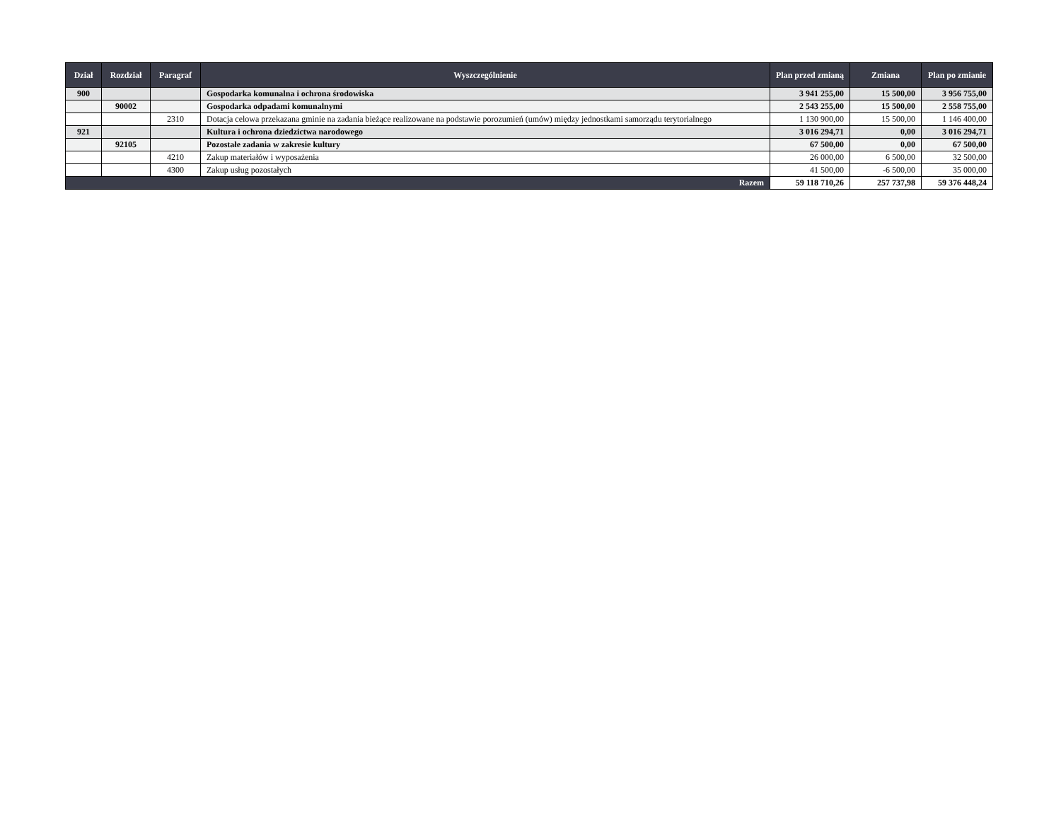| Dział | Rozdział | Paragraf | Wyszczególnienie | Plan przed zmianą | Zmiana | Plan po zmianie |
| --- | --- | --- | --- | --- | --- | --- |
| 900 | | | Gospodarka komunalna i ochrona środowiska | 3 941 255,00 | 15 500,00 | 3 956 755,00 |
| | 90002 | | Gospodarka odpadami komunalnymi | 2 543 255,00 | 15 500,00 | 2 558 755,00 |
| | | 2310 | Dotacja celowa przekazana gminie na zadania bieżące realizowane na podstawie porozumień (umów) między jednostkami samorządu terytorialnego | 1 130 900,00 | 15 500,00 | 1 146 400,00 |
| 921 | | | Kultura i ochrona dziedzictwa narodowego | 3 016 294,71 | 0,00 | 3 016 294,71 |
| | 92105 | | Pozostałe zadania w zakresie kultury | 67 500,00 | 0,00 | 67 500,00 |
| | | 4210 | Zakup materiałów i wyposażenia | 26 000,00 | 6 500,00 | 32 500,00 |
| | | 4300 | Zakup usług pozostałych | 41 500,00 | -6 500,00 | 35 000,00 |
| Razem | | | | 59 118 710,26 | 257 737,98 | 59 376 448,24 |